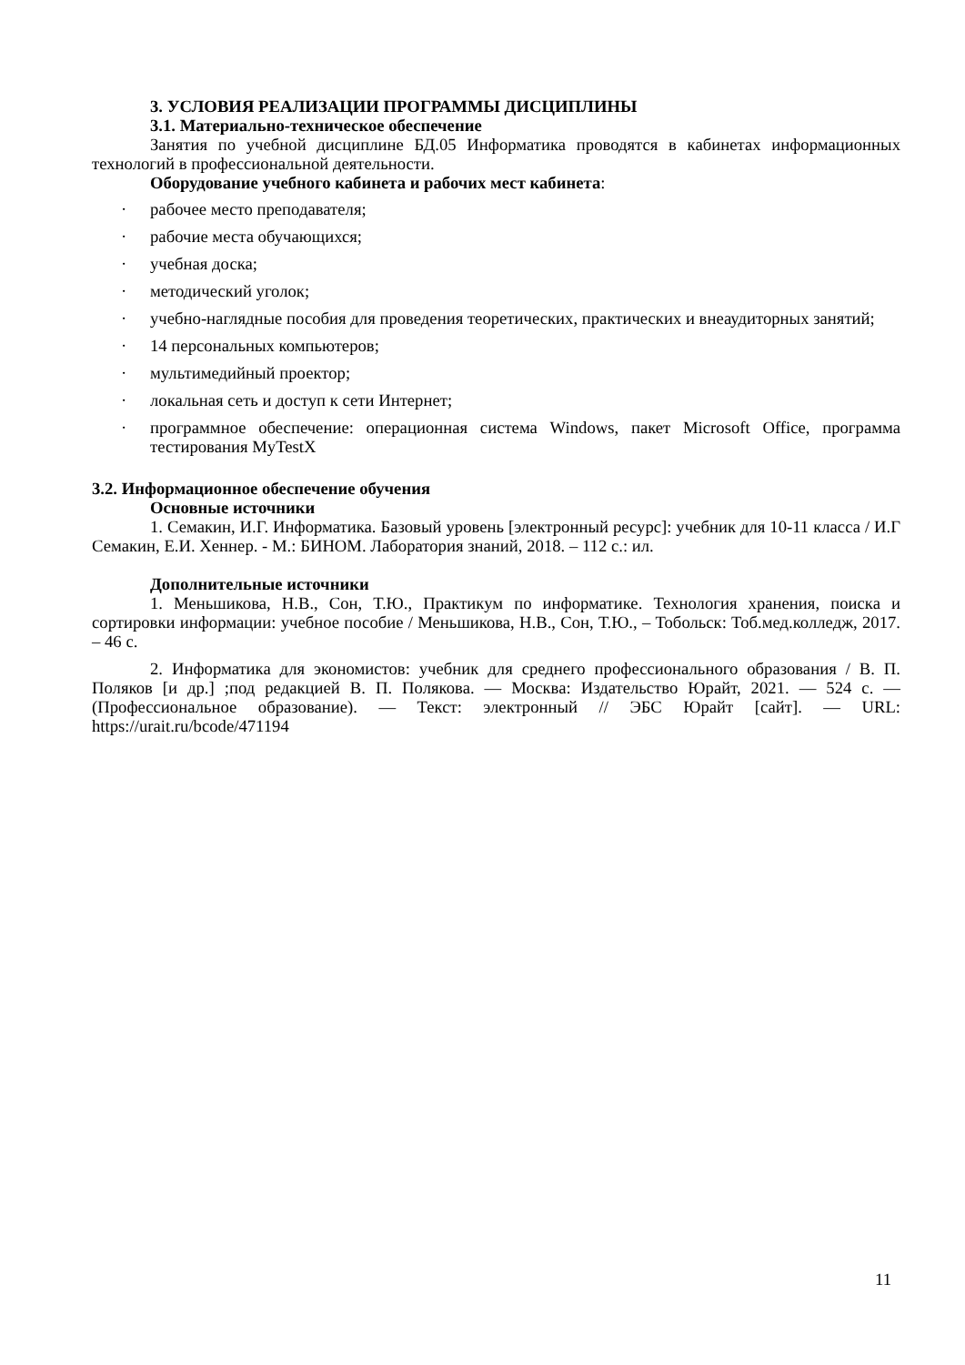3. УСЛОВИЯ РЕАЛИЗАЦИИ ПРОГРАММЫ ДИСЦИПЛИНЫ
3.1. Материально-техническое обеспечение
Занятия по учебной дисциплине БД.05 Информатика проводятся в кабинетах информационных технологий в профессиональной деятельности.
Оборудование учебного кабинета и рабочих мест кабинета:
· рабочее место преподавателя;
· рабочие места обучающихся;
· учебная доска;
· методический уголок;
· учебно-наглядные пособия для проведения теоретических, практических и внеаудиторных занятий;
· 14 персональных компьютеров;
· мультимедийный проектор;
· локальная сеть и доступ к сети Интернет;
· программное обеспечение: операционная система Windows, пакет Microsoft Office, программа тестирования MyTestX
3.2. Информационное обеспечение обучения
Основные источники
1. Семакин, И.Г. Информатика. Базовый уровень [электронный ресурс]: учебник для 10-11 класса / И.Г Семакин, Е.И. Хеннер. - М.: БИНОМ. Лаборатория знаний, 2018. – 112 с.: ил.
Дополнительные источники
1. Меньшикова, Н.В., Сон, Т.Ю., Практикум по информатике. Технология хранения, поиска и сортировки информации: учебное пособие / Меньшикова, Н.В., Сон, Т.Ю., – Тобольск: Тоб.мед.колледж, 2017. – 46 с.
2. Информатика для экономистов: учебник для среднего профессионального образования / В. П. Поляков [и др.] ;под редакцией В. П. Полякова. — Москва: Издательство Юрайт, 2021. — 524 с. — (Профессиональное образование). — Текст: электронный // ЭБС Юрайт [сайт]. — URL: https://urait.ru/bcode/471194
11